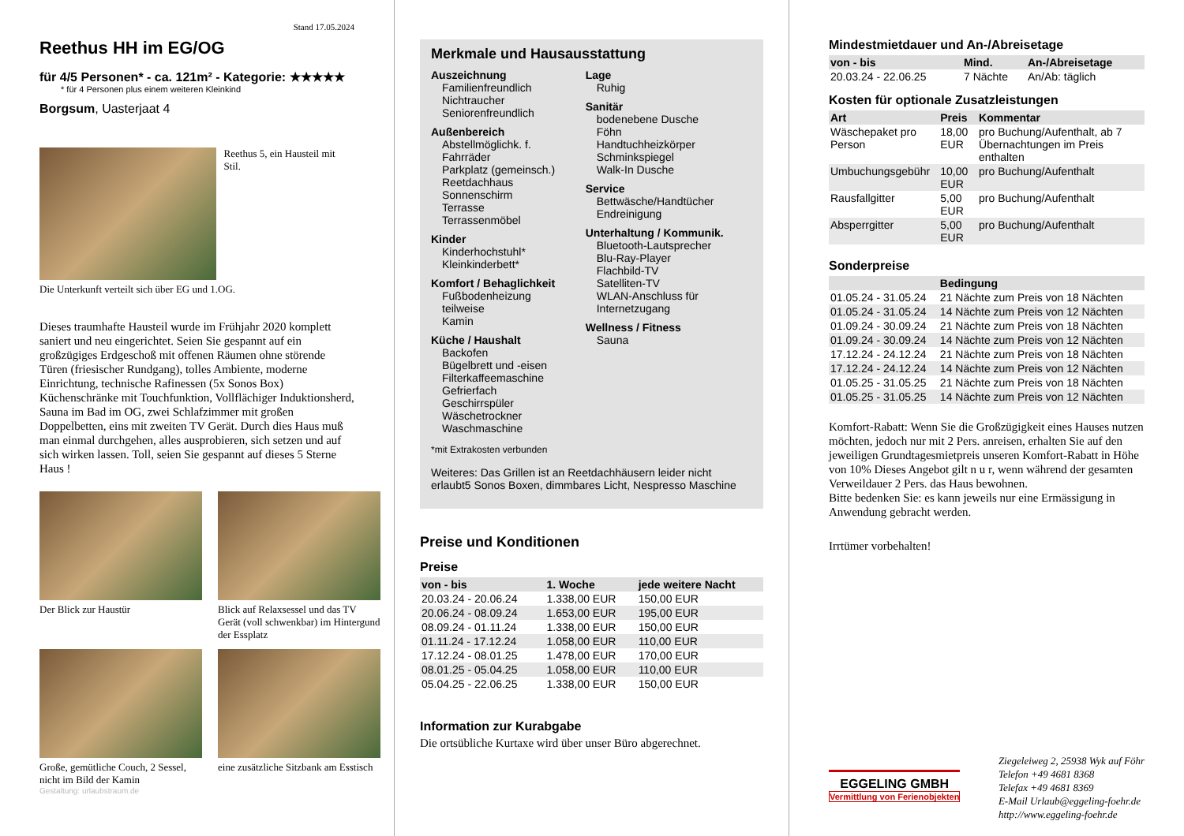Stand 17.05.2024
Reethus HH im EG/OG
für 4/5 Personen* - ca. 121m² - Kategorie: ★★★★★
* für 4 Personen plus einem weiteren Kleinkind
Borgsum, Uasterjaat 4
Reethus 5, ein Hausteil mit Stil.
Die Unterkunft verteilt sich über EG und 1.OG.
Dieses traumhafte Hausteil wurde im Frühjahr 2020 komplett saniert und neu eingerichtet. Seien Sie gespannt auf ein großzügiges Erdgeschoß mit offenen Räumen ohne störende Türen (friesischer Rundgang), tolles Ambiente, moderne Einrichtung, technische Rafinessen (5x Sonos Box) Küchenschränke mit Touchfunktion, Vollflächiger Induktionsherd, Sauna im Bad im OG, zwei Schlafzimmer mit großen Doppelbetten, eins mit zweiten TV Gerät. Durch dies Haus muß man einmal durchgehen, alles ausprobieren, sich setzen und auf sich wirken lassen. Toll, seien Sie gespannt auf dieses 5 Sterne Haus !
Der Blick zur Haustür
Blick auf Relaxsessel und das TV Gerät (voll schwenkbar) im Hintergund der Essplatz
Große, gemütliche Couch, 2 Sessel, nicht im Bild der Kamin
eine zusätzliche Sitzbank am Esstisch
Gestaltung: urlaubstraum.de
Merkmale und Hausausstattung
Auszeichnung
Familienfreundlich
Nichtraucher
Seniorenfreundlich
Außenbereich
Abstellmöglichk. f. Fahrräder
Parkplatz (gemeinsch.)
Reetdachhaus
Sonnenschirm
Terrasse
Terrassenmöbel
Kinder
Kinderhochstuhl*
Kleinkinderbett*
Komfort / Behaglichkeit
Fußbodenheizung teilweise
Kamin
Küche / Haushalt
Backofen
Bügelbrett und -eisen
Filterkaffeemaschine
Gefrierfach
Geschirrspüler
Wäschetrockner
Waschmaschine
Lage
Ruhig
Sanitär
bodenebene Dusche
Föhn
Handtuchheizkörper
Schminkspiegel
Walk-In Dusche
Service
Bettwäsche/Handtücher
Endreinigung
Unterhaltung / Kommunik.
Bluetooth-Lautsprecher
Blu-Ray-Player
Flachbild-TV
Satelliten-TV
WLAN-Anschluss für Internetzugang
Wellness / Fitness
Sauna
*mit Extrakosten verbunden
Weiteres: Das Grillen ist an Reetdachhäusern leider nicht erlaubt5 Sonos Boxen, dimmbares Licht, Nespresso Maschine
Preise und Konditionen
Preise
| von - bis | 1. Woche | jede weitere Nacht |
| --- | --- | --- |
| 20.03.24 - 20.06.24 | 1.338,00 EUR | 150,00 EUR |
| 20.06.24 - 08.09.24 | 1.653,00 EUR | 195,00 EUR |
| 08.09.24 - 01.11.24 | 1.338,00 EUR | 150,00 EUR |
| 01.11.24 - 17.12.24 | 1.058,00 EUR | 110,00 EUR |
| 17.12.24 - 08.01.25 | 1.478,00 EUR | 170,00 EUR |
| 08.01.25 - 05.04.25 | 1.058,00 EUR | 110,00 EUR |
| 05.04.25 - 22.06.25 | 1.338,00 EUR | 150,00 EUR |
Information zur Kurabgabe
Die ortsübliche Kurtaxe wird über unser Büro abgerechnet.
Mindestmietdauer und An-/Abreisetage
| von - bis | Mind. | An-/Abreisetage |
| --- | --- | --- |
| 20.03.24 - 22.06.25 | 7 Nächte | An/Ab: täglich |
Kosten für optionale Zusatzleistungen
| Art | Preis | Kommentar |
| --- | --- | --- |
| Wäschepaket pro Person | 18,00 EUR | pro Buchung/Aufenthalt, ab 7 Übernachtungen im Preis enthalten |
| Umbuchungsgebühr | 10,00 EUR | pro Buchung/Aufenthalt |
| Rausfallgitter | 5,00 EUR | pro Buchung/Aufenthalt |
| Absperrgitter | 5,00 EUR | pro Buchung/Aufenthalt |
Sonderpreise
| | Bedingung |
| --- | --- |
| 01.05.24 - 31.05.24 | 21 Nächte zum Preis von 18 Nächten |
| 01.05.24 - 31.05.24 | 14 Nächte zum Preis von 12 Nächten |
| 01.09.24 - 30.09.24 | 21 Nächte zum Preis von 18 Nächten |
| 01.09.24 - 30.09.24 | 14 Nächte zum Preis von 12 Nächten |
| 17.12.24 - 24.12.24 | 21 Nächte zum Preis von 18 Nächten |
| 17.12.24 - 24.12.24 | 14 Nächte zum Preis von 12 Nächten |
| 01.05.25 - 31.05.25 | 21 Nächte zum Preis von 18 Nächten |
| 01.05.25 - 31.05.25 | 14 Nächte zum Preis von 12 Nächten |
Komfort-Rabatt: Wenn Sie die Großzügigkeit eines Hauses nutzen möchten, jedoch nur mit 2 Pers. anreisen, erhalten Sie auf den jeweiligen Grundtagesmietpreis unseren Komfort-Rabatt in Höhe von 10% Dieses Angebot gilt n u r, wenn während der gesamten Verweildauer 2 Pers. das Haus bewohnen.
Bitte bedenken Sie: es kann jeweils nur eine Ermässigung in Anwendung gebracht werden.
Irrtümer vorbehalten!
EGGELING GMBH
Vermittlung von Ferienobjekten
Ziegeleiweg 2, 25938 Wyk auf Föhr
Telefon +49 4681 8368
Telefax +49 4681 8369
E-Mail Urlaub@eggeling-foehr.de
http://www.eggeling-foehr.de